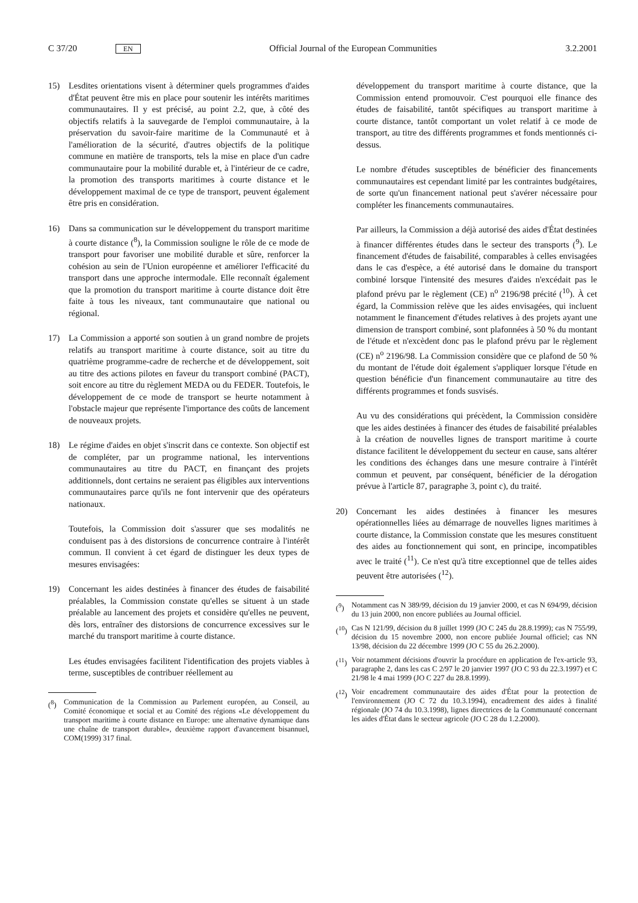C 37/20 EN Official Journal of the European Communities 3.2.2001
15) Lesdites orientations visent à déterminer quels programmes d'aides d'État peuvent être mis en place pour soutenir les intérêts maritimes communautaires. Il y est précisé, au point 2.2, que, à côté des objectifs relatifs à la sauvegarde de l'emploi communautaire, à la préservation du savoir-faire maritime de la Communauté et à l'amélioration de la sécurité, d'autres objectifs de la politique commune en matière de transports, tels la mise en place d'un cadre communautaire pour la mobilité durable et, à l'intérieur de ce cadre, la promotion des transports maritimes à courte distance et le développement maximal de ce type de transport, peuvent également être pris en considération.
16) Dans sa communication sur le développement du transport maritime à courte distance (<sup>8</sup>), la Commission souligne le rôle de ce mode de transport pour favoriser une mobilité durable et sûre, renforcer la cohésion au sein de l'Union européenne et améliorer l'efficacité du transport dans une approche intermodale. Elle reconnaît également que la promotion du transport maritime à courte distance doit être faite à tous les niveaux, tant communautaire que national ou régional.
17) La Commission a apporté son soutien à un grand nombre de projets relatifs au transport maritime à courte distance, soit au titre du quatrième programme-cadre de recherche et de développement, soit au titre des actions pilotes en faveur du transport combiné (PACT), soit encore au titre du règlement MEDA ou du FEDER. Toutefois, le développement de ce mode de transport se heurte notamment à l'obstacle majeur que représente l'importance des coûts de lancement de nouveaux projets.
18) Le régime d'aides en objet s'inscrit dans ce contexte. Son objectif est de compléter, par un programme national, les interventions communautaires au titre du PACT, en finançant des projets additionnels, dont certains ne seraient pas éligibles aux interventions communautaires parce qu'ils ne font intervenir que des opérateurs nationaux.
Toutefois, la Commission doit s'assurer que ses modalités ne conduisent pas à des distorsions de concurrence contraire à l'intérêt commun. Il convient à cet égard de distinguer les deux types de mesures envisagées:
19) Concernant les aides destinées à financer des études de faisabilité préalables, la Commission constate qu'elles se situent à un stade préalable au lancement des projets et considère qu'elles ne peuvent, dès lors, entraîner des distorsions de concurrence excessives sur le marché du transport maritime à courte distance.
Les études envisagées facilitent l'identification des projets viables à terme, susceptibles de contribuer réellement au
(<sup>8</sup>) Communication de la Commission au Parlement européen, au Conseil, au Comité économique et social et au Comité des régions «Le développement du transport maritime à courte distance en Europe: une alternative dynamique dans une chaîne de transport durable», deuxième rapport d'avancement bisannuel, COM(1999) 317 final.
développement du transport maritime à courte distance, que la Commission entend promouvoir. C'est pourquoi elle finance des études de faisabilité, tantôt spécifiques au transport maritime à courte distance, tantôt comportant un volet relatif à ce mode de transport, au titre des différents programmes et fonds mentionnés ci-dessus.
Le nombre d'études susceptibles de bénéficier des financements communautaires est cependant limité par les contraintes budgétaires, de sorte qu'un financement national peut s'avérer nécessaire pour compléter les financements communautaires.
Par ailleurs, la Commission a déjà autorisé des aides d'État destinées à financer différentes études dans le secteur des transports (<sup>9</sup>). Le financement d'études de faisabilité, comparables à celles envisagées dans le cas d'espèce, a été autorisé dans le domaine du transport combiné lorsque l'intensité des mesures d'aides n'excédait pas le plafond prévu par le règlement (CE) n<sup>o</sup> 2196/98 précité (<sup>10</sup>). À cet égard, la Commission relève que les aides envisagées, qui incluent notamment le financement d'études relatives à des projets ayant une dimension de transport combiné, sont plafonnées à 50 % du montant de l'étude et n'excèdent donc pas le plafond prévu par le règlement (CE) n<sup>o</sup> 2196/98. La Commission considère que ce plafond de 50 % du montant de l'étude doit également s'appliquer lorsque l'étude en question bénéficie d'un financement communautaire au titre des différents programmes et fonds susvisés.
Au vu des considérations qui précèdent, la Commission considère que les aides destinées à financer des études de faisabilité préalables à la création de nouvelles lignes de transport maritime à courte distance facilitent le développement du secteur en cause, sans altérer les conditions des échanges dans une mesure contraire à l'intérêt commun et peuvent, par conséquent, bénéficier de la dérogation prévue à l'article 87, paragraphe 3, point c), du traité.
20) Concernant les aides destinées à financer les mesures opérationnelles liées au démarrage de nouvelles lignes maritimes à courte distance, la Commission constate que les mesures constituent des aides au fonctionnement qui sont, en principe, incompatibles avec le traité (<sup>11</sup>). Ce n'est qu'à titre exceptionnel que de telles aides peuvent être autorisées (<sup>12</sup>).
(<sup>9</sup>) Notamment cas N 389/99, décision du 19 janvier 2000, et cas N 694/99, décision du 13 juin 2000, non encore publiées au Journal officiel.
(<sup>10</sup>) Cas N 121/99, décision du 8 juillet 1999 (JO C 245 du 28.8.1999); cas N 755/99, décision du 15 novembre 2000, non encore publiée Journal officiel; cas NN 13/98, décision du 22 décembre 1999 (JO C 55 du 26.2.2000).
(<sup>11</sup>) Voir notamment décisions d'ouvrir la procédure en application de l'ex-article 93, paragraphe 2, dans les cas C 2/97 le 20 janvier 1997 (JO C 93 du 22.3.1997) et C 21/98 le 4 mai 1999 (JO C 227 du 28.8.1999).
(<sup>12</sup>) Voir encadrement communautaire des aides d'État pour la protection de l'environnement (JO C 72 du 10.3.1994), encadrement des aides à finalité régionale (JO 74 du 10.3.1998), lignes directrices de la Communauté concernant les aides d'État dans le secteur agricole (JO C 28 du 1.2.2000).